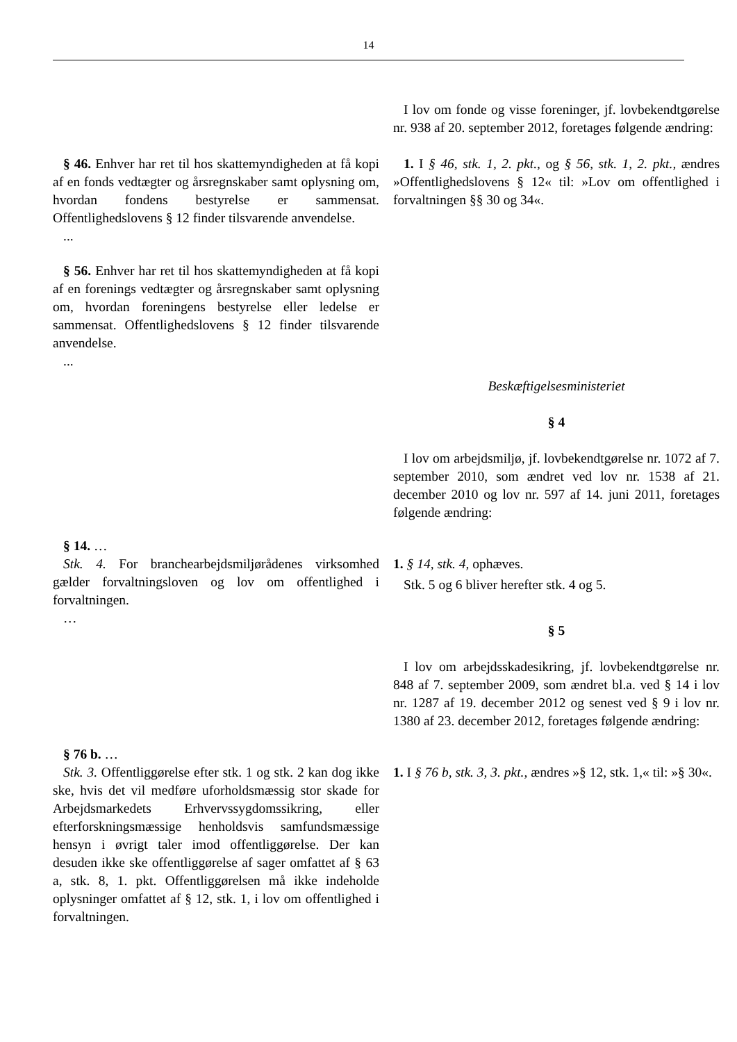14
| | I lov om fonde og visse foreninger, jf. lovbekendtgørelse nr. 938 af 20. september 2012, foretages følgende ændring: |
| § 46. Enhver har ret til hos skattemyndigheden at få kopi af en fonds vedtægter og årsregnskaber samt oplysning om, hvordan fondens bestyrelse er sammensat. Offentlighedslovens § 12 finder tilsvarende anvendelse. ... § 56. Enhver har ret til hos skattemyndigheden at få kopi af en forenings vedtægter og årsregnskaber samt oplysning om, hvordan foreningens bestyrelse eller ledelse er sammensat. Offentlighedslovens § 12 finder tilsvarende anvendelse. ... | 1. I § 46, stk. 1, 2. pkt., og § 56, stk. 1, 2. pkt., ændres »Offentlighedslovens § 12« til: »Lov om offentlighed i forvaltningen §§ 30 og 34«. |
| | Beskæftigelsesministeriet § 4 I lov om arbejdsmiljø, jf. lovbekendtgørelse nr. 1072 af 7. september 2010, som ændret ved lov nr. 1538 af 21. december 2010 og lov nr. 597 af 14. juni 2011, foretages følgende ændring: |
| § 14. … Stk. 4. For branchearbejdsmiljørådenes virksomhed gælder forvaltningsloven og lov om offentlighed i forvaltningen. … | 1. § 14, stk. 4, ophæves. Stk. 5 og 6 bliver herefter stk. 4 og 5. § 5 I lov om arbejdsskadesikring, jf. lovbekendtgørelse nr. 848 af 7. september 2009, som ændret bl.a. ved § 14 i lov nr. 1287 af 19. december 2012 og senest ved § 9 i lov nr. 1380 af 23. december 2012, foretages følgende ændring: |
| § 76 b. … Stk. 3. Offentliggørelse efter stk. 1 og stk. 2 kan dog ikke ske, hvis det vil medføre uforholdsmæssig stor skade for Arbejdsmarkedets Erhvervssygdomssikring, eller efterforskningsmæssige henholdsvis samfundsmæssige hensyn i øvrigt taler imod offentliggørelse. Der kan desuden ikke ske offentliggørelse af sager omfattet af § 63 a, stk. 8, 1. pkt. Offentliggørelsen må ikke indeholde oplysninger omfattet af § 12, stk. 1, i lov om offentlighed i forvaltningen. | 1. I § 76 b, stk. 3, 3. pkt., ændres »§ 12, stk. 1,« til: »§ 30«. |